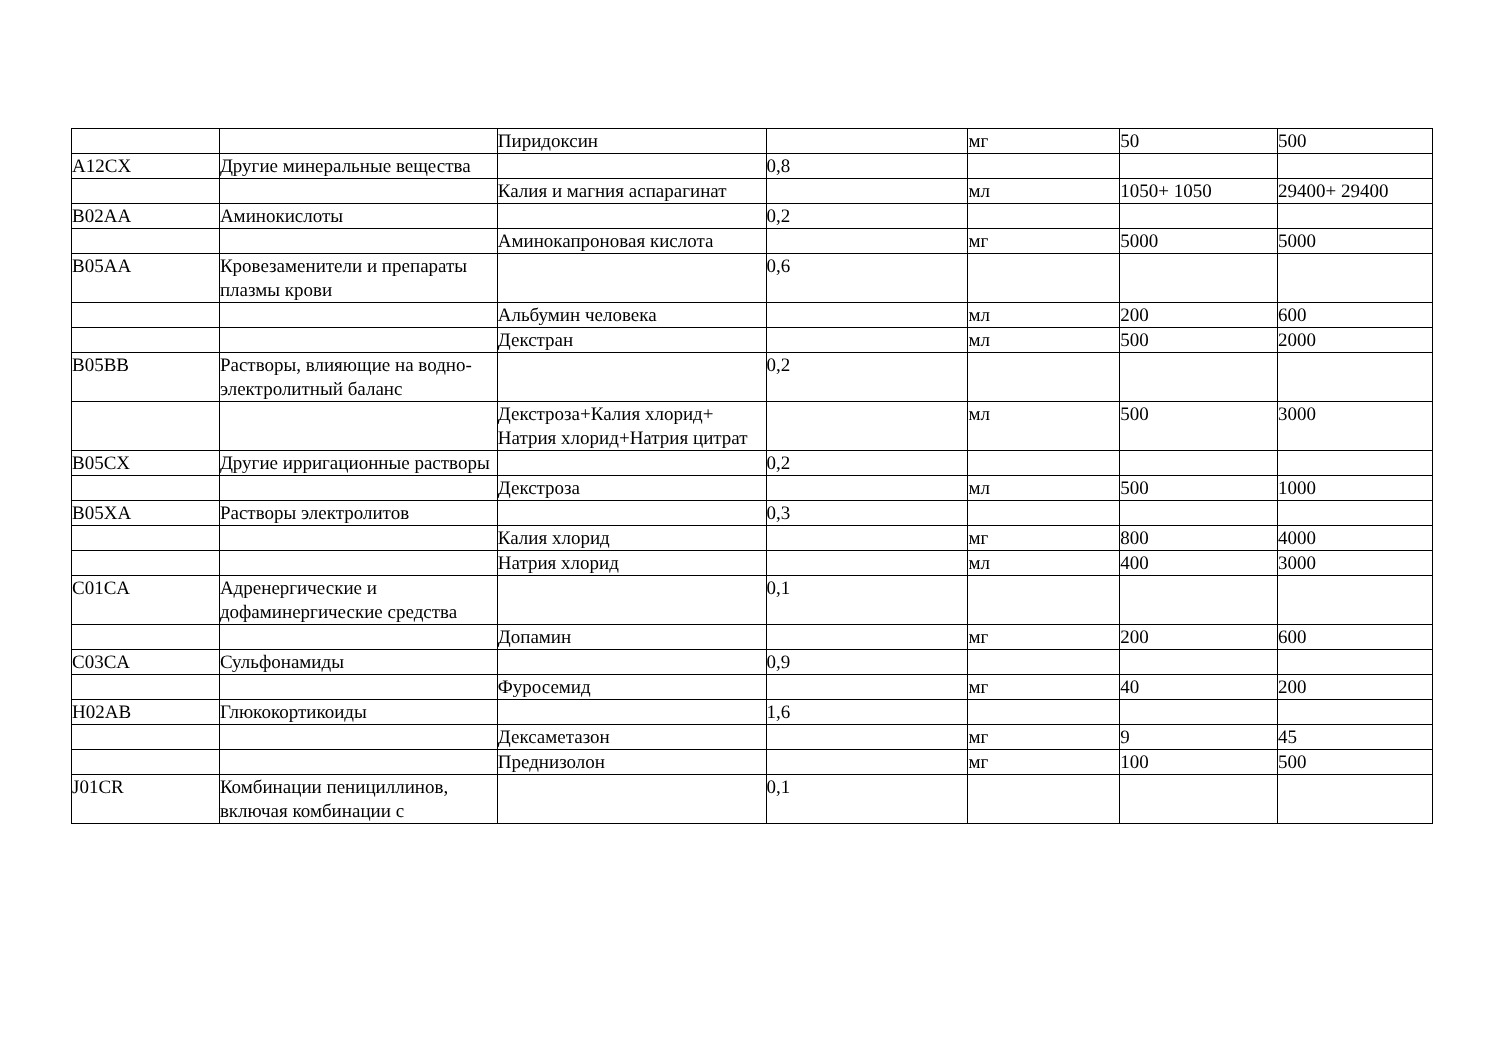| | | Пиридоксин | | мг | 50 | 500 |
| A12CX | Другие минеральные вещества | | 0,8 | | | |
| | | Калия и магния аспарагинат | | мл | 1050+ 1050 | 29400+ 29400 |
| B02AA | Аминокислоты | | 0,2 | | | |
| | | Аминокапроновая кислота | | мг | 5000 | 5000 |
| B05AA | Кровезаменители и препараты плазмы крови | | 0,6 | | | |
| | | Альбумин человека | | мл | 200 | 600 |
| | | Декстран | | мл | 500 | 2000 |
| B05BB | Растворы, влияющие на водно-электролитный баланс | | 0,2 | | | |
| | | Декстроза+Калия хлорид+ Натрия хлорид+Натрия цитрат | | мл | 500 | 3000 |
| B05CX | Другие ирригационные растворы | | 0,2 | | | |
| | | Декстроза | | мл | 500 | 1000 |
| B05XA | Растворы электролитов | | 0,3 | | | |
| | | Калия хлорид | | мг | 800 | 4000 |
| | | Натрия хлорид | | мл | 400 | 3000 |
| C01CA | Адренергические и дофаминергические средства | | 0,1 | | | |
| | | Допамин | | мг | 200 | 600 |
| C03CA | Сульфонамиды | | 0,9 | | | |
| | | Фуросемид | | мг | 40 | 200 |
| H02AB | Глюкокортикоиды | | 1,6 | | | |
| | | Дексаметазон | | мг | 9 | 45 |
| | | Преднизолон | | мг | 100 | 500 |
| J01CR | Комбинации пенициллинов, включая комбинации с | | 0,1 | | | |